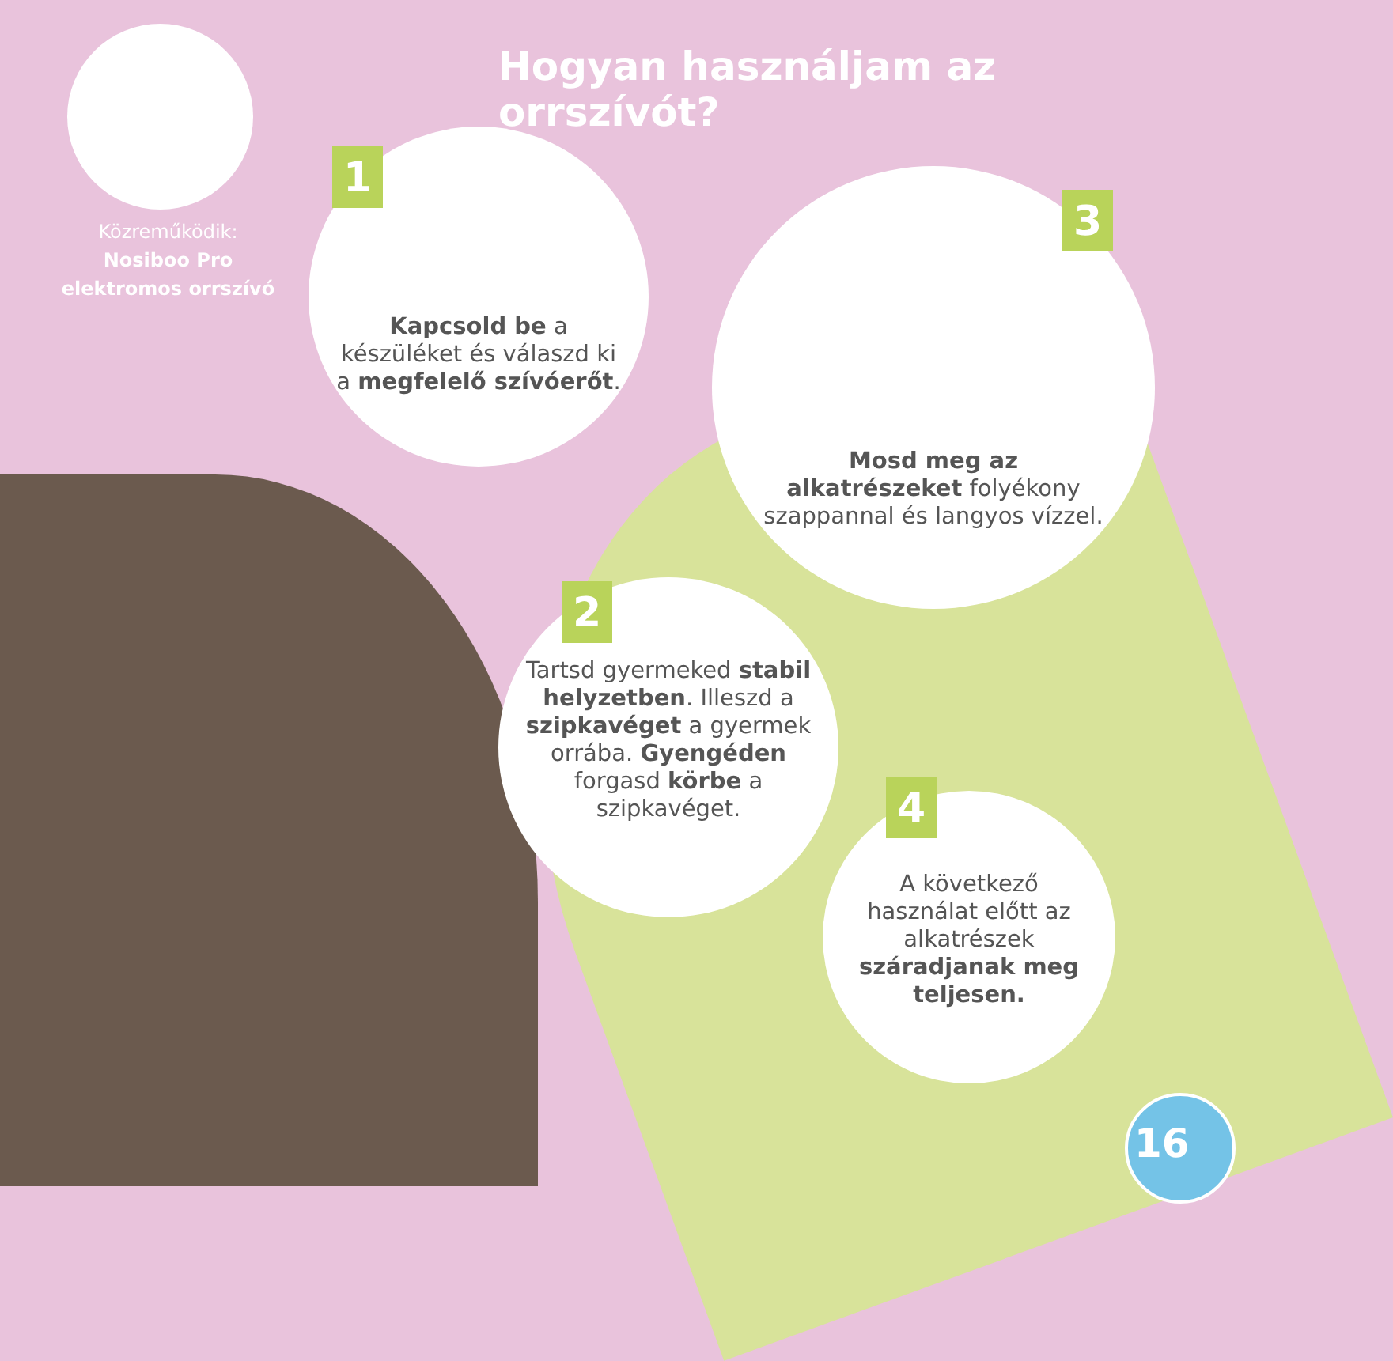Hogyan használjam az orrszívót?
Közreműködik:
Nosiboo Pro elektromos orrszívó
Kapcsold be a készüléket és válaszd ki a megfelelő szívóerőt.
1
Mosd meg az alkatrészeket folyékony szappannal és langyos vízzel.
3
Tartsd gyermeked stabil helyzetben. Illeszd a szipkavéget a gyermek orrába. Gyengéden forgasd körbe a szipkavéget.
2
A következő használat előtt az alkatrészek száradjanak meg teljesen.
4
16